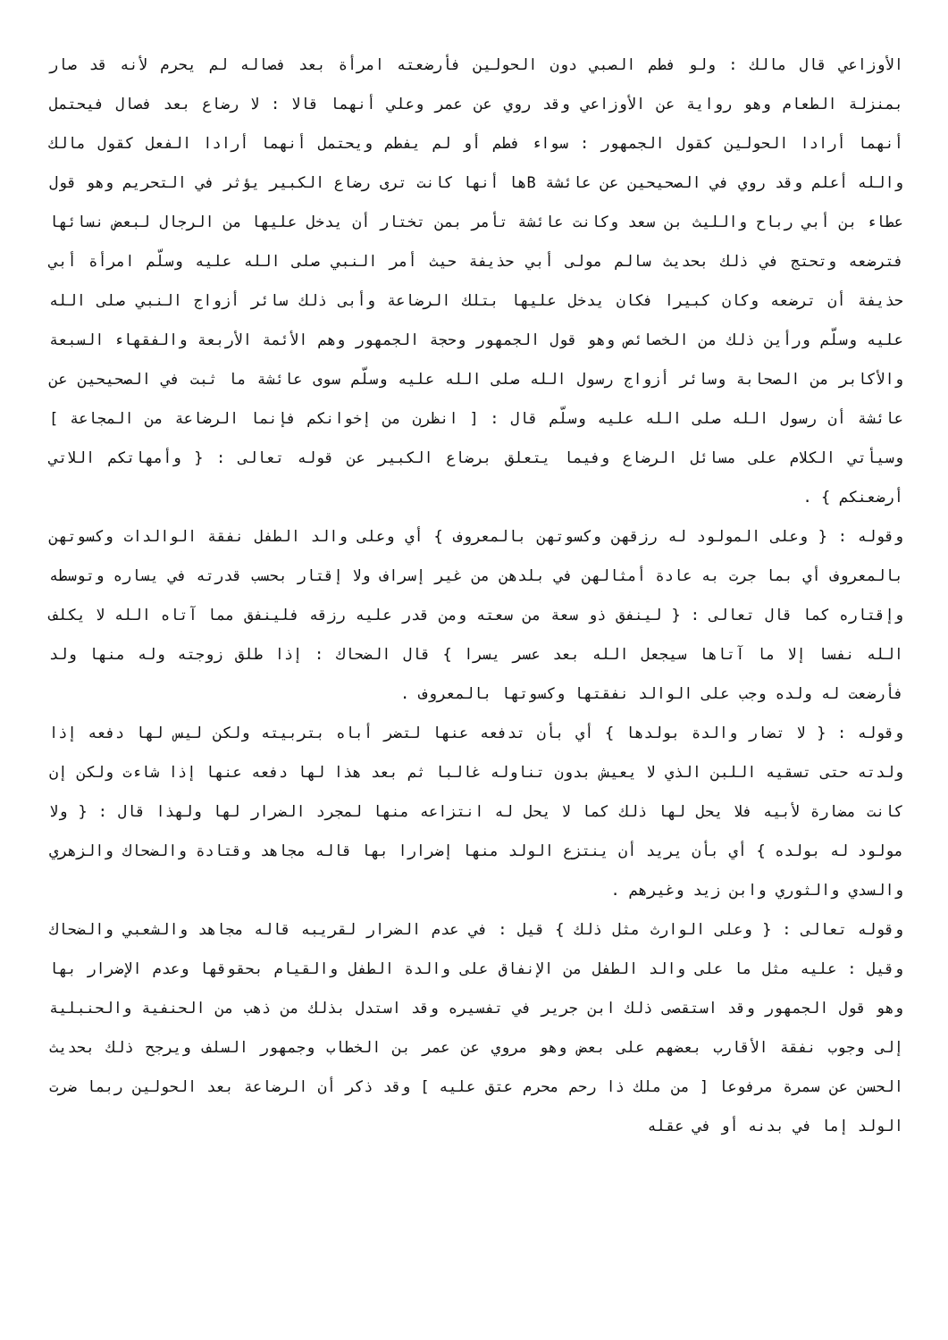الأوزاعي قال مالك : ولو فطم الصبي دون الحولين فأرضعته امرأة بعد فصاله لم يحرم لأنه قد صار بمنزلة الطعام وهو رواية عن الأوزاعي وقد روي عن عمر وعلي أنهما قالا : لا رضاع بعد فصال فيحتمل أنهما أرادا الحولين كقول الجمهور : سواء فطم أو لم يفطم ويحتمل أنهما أرادا الفعل كقول مالك والله أعلم وقد روي في الصحيحين عن عائشة Bها أنها كانت ترى رضاع الكبير يؤثر في التحريم وهو قول عطاء بن أبي رباح والليث بن سعد وكانت عائشة تأمر بمن تختار أن يدخل عليها من الرجال لبعض نسائها فترضعه وتحتج في ذلك بحديث سالم مولى أبي حذيفة حيث أمر النبي صلى الله عليه وسلّم امرأة أبي حذيفة أن ترضعه وكان كبيرا فكان يدخل عليها بتلك الرضاعة وأبى ذلك سائر أزواج النبي صلى الله عليه وسلّم ورأين ذلك من الخصائص وهو قول الجمهور وحجة الجمهور وهم الأئمة الأربعة والفقهاء السبعة والأكابر من الصحابة وسائر أزواج رسول الله صلى الله عليه وسلّم سوى عائشة ما ثبت في الصحيحين عن عائشة أن رسول الله صلى الله عليه وسلّم قال : [ انظرن من إخوانكم فإنما الرضاعة من المجاعة ] وسيأتي الكلام على مسائل الرضاع وفيما يتعلق برضاع الكبير عن قوله تعالى : { وأمهاتكم اللاتي أرضعنكم } .
وقوله : { وعلى المولود له رزقهن وكسوتهن بالمعروف } أي وعلى والد الطفل نفقة الوالدات وكسوتهن بالمعروف أي بما جرت به عادة أمثالهن في بلدهن من غير إسراف ولا إقتار بحسب قدرته في يساره وتوسطه وإقتاره كما قال تعالى : { لينفق ذو سعة من سعته ومن قدر عليه رزقه فلينفق مما آتاه الله لا يكلف الله نفسا إلا ما آتاها سيجعل الله بعد عسر يسرا } قال الضحاك : إذا طلق زوجته وله منها ولد فأرضعت له ولده وجب على الوالد نفقتها وكسوتها بالمعروف .
وقوله : { لا تضار والدة بولدها } أي بأن تدفعه عنها لتضر أباه بتربيته ولكن ليس لها دفعه إذا ولدته حتى تسقيه اللبن الذي لا يعيش بدون تناوله غالبا ثم بعد هذا لها دفعه عنها إذا شاءت ولكن إن كانت مضارة لأبيه فلا يحل لها ذلك كما لا يحل له انتزاعه منها لمجرد الضرار لها ولهذا قال : { ولا مولود له بولده } أي بأن يريد أن ينتزع الولد منها إضرارا بها قاله مجاهد وقتادة والضحاك والزهري والسدي والثوري وابن زيد وغيرهم .
وقوله تعالى : { وعلى الوارث مثل ذلك } قيل : في عدم الضرار لقريبه قاله مجاهد والشعبي والضحاك وقيل : عليه مثل ما على والد الطفل من الإنفاق على والدة الطفل والقيام بحقوقها وعدم الإضرار بها وهو قول الجمهور وقد استقصى ذلك ابن جرير في تفسيره وقد استدل بذلك من ذهب من الحنفية والحنبلية إلى وجوب نفقة الأقارب بعضهم على بعض وهو مروي عن عمر بن الخطاب وجمهور السلف ويرجح ذلك بحديث الحسن عن سمرة مرفوعا [ من ملك ذا رحم محرم عتق عليه ] وقد ذكر أن الرضاعة بعد الحولين ربما ضرت الولد إما في بدنه أو في عقله